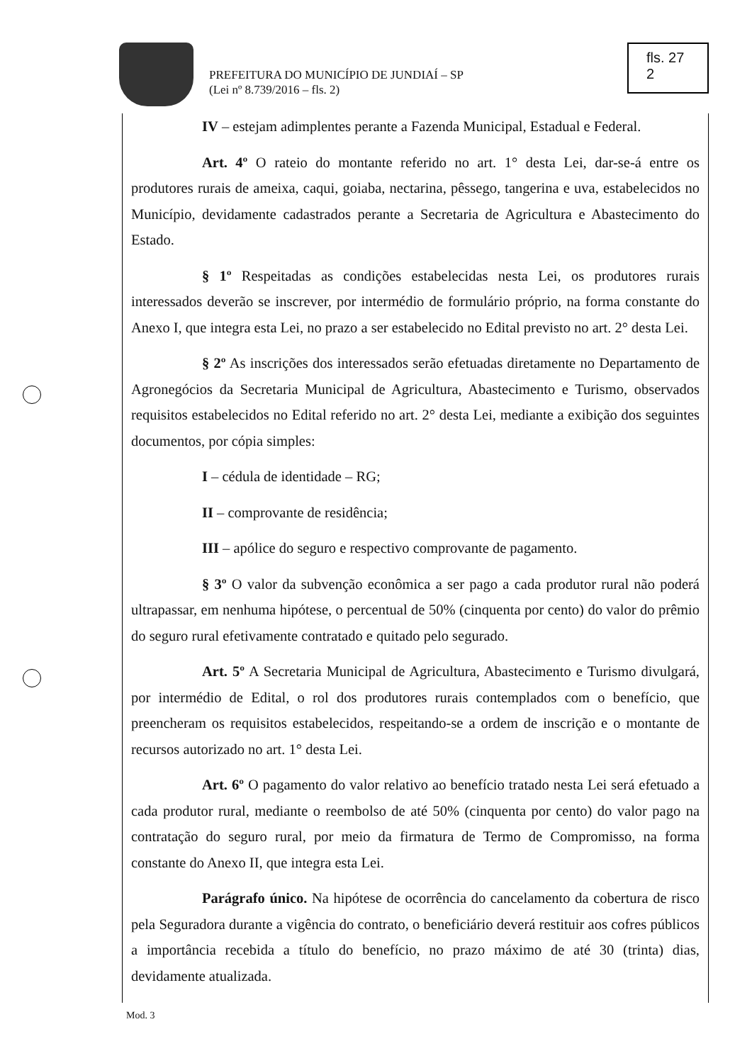PREFEITURA DO MUNICÍPIO DE JUNDIAÍ – SP
(Lei nº 8.739/2016 – fls. 2)
fls. 27
2
IV – estejam adimplentes perante a Fazenda Municipal, Estadual e Federal.
Art. 4º O rateio do montante referido no art. 1° desta Lei, dar-se-á entre os produtores rurais de ameixa, caqui, goiaba, nectarina, pêssego, tangerina e uva, estabelecidos no Município, devidamente cadastrados perante a Secretaria de Agricultura e Abastecimento do Estado.
§ 1º Respeitadas as condições estabelecidas nesta Lei, os produtores rurais interessados deverão se inscrever, por intermédio de formulário próprio, na forma constante do Anexo I, que integra esta Lei, no prazo a ser estabelecido no Edital previsto no art. 2° desta Lei.
§ 2º As inscrições dos interessados serão efetuadas diretamente no Departamento de Agronegócios da Secretaria Municipal de Agricultura, Abastecimento e Turismo, observados requisitos estabelecidos no Edital referido no art. 2° desta Lei, mediante a exibição dos seguintes documentos, por cópia simples:
I – cédula de identidade – RG;
II – comprovante de residência;
III – apólice do seguro e respectivo comprovante de pagamento.
§ 3º O valor da subvenção econômica a ser pago a cada produtor rural não poderá ultrapassar, em nenhuma hipótese, o percentual de 50% (cinquenta por cento) do valor do prêmio do seguro rural efetivamente contratado e quitado pelo segurado.
Art. 5º A Secretaria Municipal de Agricultura, Abastecimento e Turismo divulgará, por intermédio de Edital, o rol dos produtores rurais contemplados com o benefício, que preencheram os requisitos estabelecidos, respeitando-se a ordem de inscrição e o montante de recursos autorizado no art. 1° desta Lei.
Art. 6º O pagamento do valor relativo ao benefício tratado nesta Lei será efetuado a cada produtor rural, mediante o reembolso de até 50% (cinquenta por cento) do valor pago na contratação do seguro rural, por meio da firmatura de Termo de Compromisso, na forma constante do Anexo II, que integra esta Lei.
Parágrafo único. Na hipótese de ocorrência do cancelamento da cobertura de risco pela Seguradora durante a vigência do contrato, o beneficiário deverá restituir aos cofres públicos a importância recebida a título do benefício, no prazo máximo de até 30 (trinta) dias, devidamente atualizada.
Mod. 3